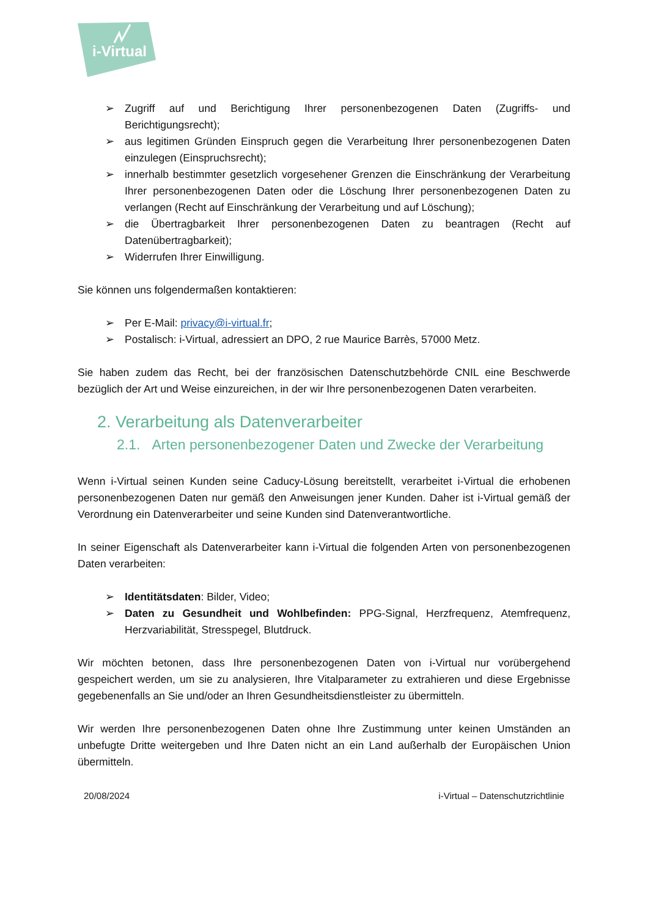i-Virtual
➢ Zugriff auf und Berichtigung Ihrer personenbezogenen Daten (Zugriffs- und Berichtigungsrecht);
➢ aus legitimen Gründen Einspruch gegen die Verarbeitung Ihrer personenbezogenen Daten einzulegen (Einspruchsrecht);
➢ innerhalb bestimmter gesetzlich vorgesehener Grenzen die Einschränkung der Verarbeitung Ihrer personenbezogenen Daten oder die Löschung Ihrer personenbezogenen Daten zu verlangen (Recht auf Einschränkung der Verarbeitung und auf Löschung);
➢ die Übertragbarkeit Ihrer personenbezogenen Daten zu beantragen (Recht auf Datenübertragbarkeit);
➢ Widerrufen Ihrer Einwilligung.
Sie können uns folgendermaßen kontaktieren:
➢ Per E-Mail: privacy@i-virtual.fr;
➢ Postalisch: i-Virtual, adressiert an DPO, 2 rue Maurice Barrès, 57000 Metz.
Sie haben zudem das Recht, bei der französischen Datenschutzbehörde CNIL eine Beschwerde bezüglich der Art und Weise einzureichen, in der wir Ihre personenbezogenen Daten verarbeiten.
2. Verarbeitung als Datenverarbeiter
2.1. Arten personenbezogener Daten und Zwecke der Verarbeitung
Wenn i-Virtual seinen Kunden seine Caducy-Lösung bereitstellt, verarbeitet i-Virtual die erhobenen personenbezogenen Daten nur gemäß den Anweisungen jener Kunden. Daher ist i-Virtual gemäß der Verordnung ein Datenverarbeiter und seine Kunden sind Datenverantwortliche.
In seiner Eigenschaft als Datenverarbeiter kann i-Virtual die folgenden Arten von personenbezogenen Daten verarbeiten:
➢ Identitätsdaten: Bilder, Video;
➢ Daten zu Gesundheit und Wohlbefinden: PPG-Signal, Herzfrequenz, Atemfrequenz, Herzvariabilität, Stresspegel, Blutdruck.
Wir möchten betonen, dass Ihre personenbezogenen Daten von i-Virtual nur vorübergehend gespeichert werden, um sie zu analysieren, Ihre Vitalparameter zu extrahieren und diese Ergebnisse gegebenenfalls an Sie und/oder an Ihren Gesundheitsdienstleister zu übermitteln.
Wir werden Ihre personenbezogenen Daten ohne Ihre Zustimmung unter keinen Umständen an unbefugte Dritte weitergeben und Ihre Daten nicht an ein Land außerhalb der Europäischen Union übermitteln.
20/08/2024 i-Virtual – Datenschutzrichtlinie